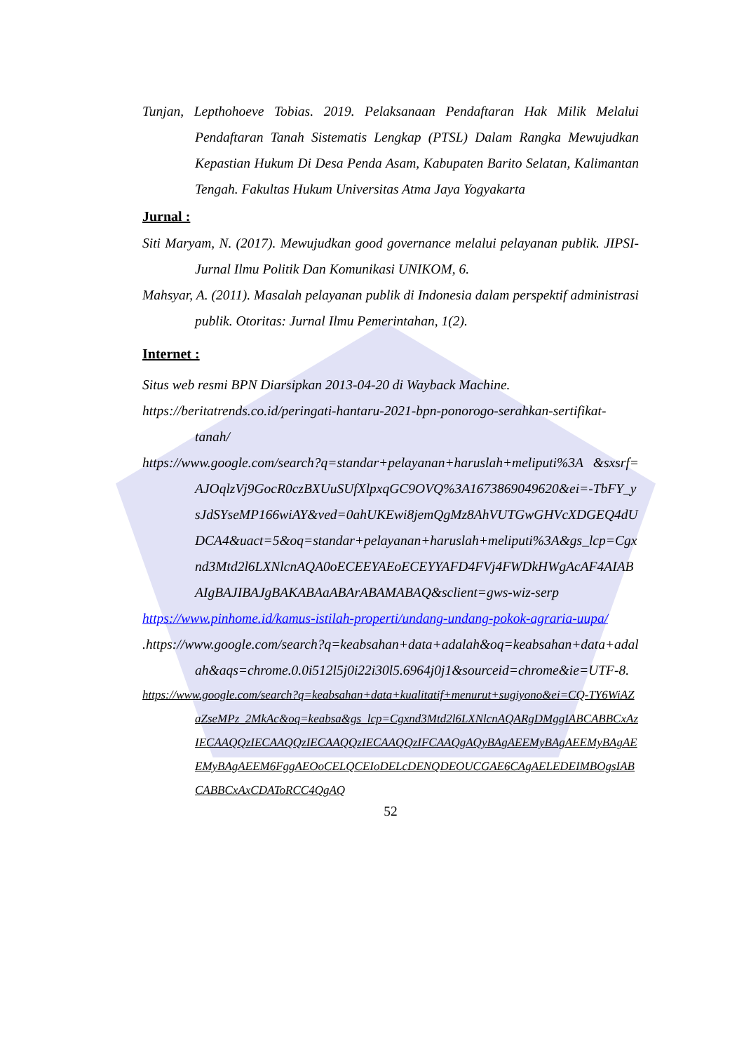Tunjan, Lepthohoeve Tobias. 2019. Pelaksanaan Pendaftaran Hak Milik Melalui Pendaftaran Tanah Sistematis Lengkap (PTSL) Dalam Rangka Mewujudkan Kepastian Hukum Di Desa Penda Asam, Kabupaten Barito Selatan, Kalimantan Tengah. Fakultas Hukum Universitas Atma Jaya Yogyakarta
Jurnal :
Siti Maryam, N. (2017). Mewujudkan good governance melalui pelayanan publik. JIPSI-Jurnal Ilmu Politik Dan Komunikasi UNIKOM, 6.
Mahsyar, A. (2011). Masalah pelayanan publik di Indonesia dalam perspektif administrasi publik. Otoritas: Jurnal Ilmu Pemerintahan, 1(2).
Internet :
Situs web resmi BPN Diarsipkan 2013-04-20 di Wayback Machine.
https://beritatrends.co.id/peringati-hantaru-2021-bpn-ponorogo-serahkan-sertifikat-tanah/
https://www.google.com/search?q=standar+pelayanan+haruslah+meliputi%3A &sxsrf=AJOqlzVj9GocR0czBXUuSUfXlpxqGC9OVQ%3A1673869049620&ei=-TbFY_ysJdSYseMP166wiAY&ved=0ahUKEwi8jemQgMz8AhVUTGwGHVcXDGEQ4dUDCA4&uact=5&oq=standar+pelayanan+haruslah+meliputi%3A&gs_lcp=Cgxnd3Mtd2l6LXNlcnAQA0oECEEYAEoECEYYAFD4FVj4FWDkHWgAcAF4AIABAIgBAJIBAJgBAKABAaABArABAMABAQ&sclient=gws-wiz-serp
https://www.pinhome.id/kamus-istilah-properti/undang-undang-pokok-agraria-uupa/
.https://www.google.com/search?q=keabsahan+data+adalah&oq=keabsahan+data+adalah&aqs=chrome.0.0i512l5j0i22i30l5.6964j0j1&sourceid=chrome&ie=UTF-8.
https://www.google.com/search?q=keabsahan+data+kualitatif+menurut+sugiyono&ei=CQ-TY6WiAZaZseMPz_2MkAc&oq=keabsa&gs_lcp=Cgxnd3Mtd2l6LXNlcnAQARgDMggIABCABBCxAzIECAAQQzIECAAQQzIECAAQQzIECAAQQzIFCAAQgAQyBAgAEEMyBAgAEEMyBAgAEEMyBAgAEEM6FggAEOoCELQCEIoDELcDENQDEOUCGAE6CAgAELEDEIMBOgsIABCABBCxAxCDAToRCC4QgAQ
52